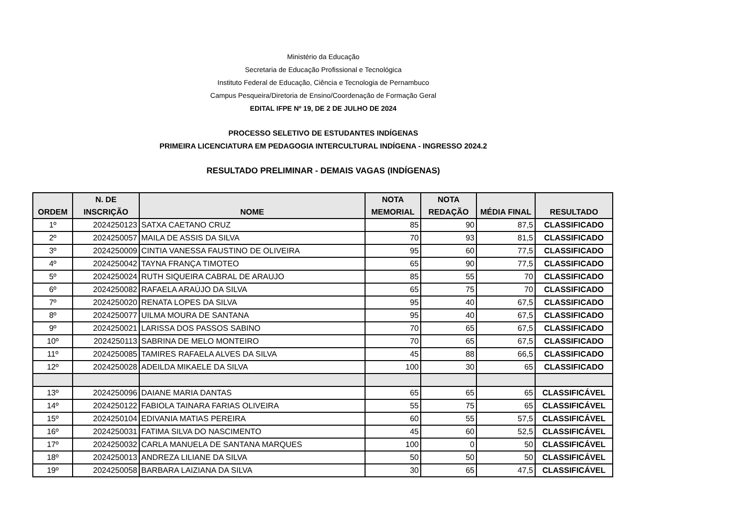Ministério da Educação
Secretaria de Educação Profissional e Tecnológica
Instituto Federal de Educação, Ciência e Tecnologia de Pernambuco
Campus Pesqueira/Diretoria de Ensino/Coordenação de Formação Geral
EDITAL IFPE Nº 19, DE 2 DE JULHO DE 2024
PROCESSO SELETIVO DE ESTUDANTES INDÍGENAS
PRIMEIRA LICENCIATURA EM PEDAGOGIA INTERCULTURAL INDÍGENA - INGRESSO 2024.2
RESULTADO PRELIMINAR - DEMAIS VAGAS (INDÍGENAS)
| ORDEM | N. DE INSCRIÇÃO | NOME | NOTA MEMORIAL | NOTA REDAÇÃO | MÉDIA FINAL | RESULTADO |
| --- | --- | --- | --- | --- | --- | --- |
| 1º | 2024250123 | SATXA CAETANO CRUZ | 85 | 90 | 87,5 | CLASSIFICADO |
| 2º | 2024250057 | MAILA DE ASSIS DA SILVA | 70 | 93 | 81,5 | CLASSIFICADO |
| 3º | 2024250009 | CINTIA VANESSA FAUSTINO DE OLIVEIRA | 95 | 60 | 77,5 | CLASSIFICADO |
| 4º | 2024250042 | TAYNA FRANÇA TIMOTEO | 65 | 90 | 77,5 | CLASSIFICADO |
| 5º | 2024250024 | RUTH SIQUEIRA CABRAL DE ARAUJO | 85 | 55 | 70 | CLASSIFICADO |
| 6º | 2024250082 | RAFAELA ARAÚJO DA SILVA | 65 | 75 | 70 | CLASSIFICADO |
| 7º | 2024250020 | RENATA LOPES DA SILVA | 95 | 40 | 67,5 | CLASSIFICADO |
| 8º | 2024250077 | UILMA MOURA DE SANTANA | 95 | 40 | 67,5 | CLASSIFICADO |
| 9º | 2024250021 | LARISSA DOS PASSOS SABINO | 70 | 65 | 67,5 | CLASSIFICADO |
| 10º | 2024250113 | SABRINA DE MELO MONTEIRO | 70 | 65 | 67,5 | CLASSIFICADO |
| 11º | 2024250085 | TAMIRES RAFAELA ALVES DA SILVA | 45 | 88 | 66,5 | CLASSIFICADO |
| 12º | 2024250028 | ADEILDA MIKAELE DA SILVA | 100 | 30 | 65 | CLASSIFICADO |
| 13º | 2024250096 | DAIANE MARIA DANTAS | 65 | 65 | 65 | CLASSIFICÁVEL |
| 14º | 2024250122 | FABIOLA TAINARA FARIAS OLIVEIRA | 55 | 75 | 65 | CLASSIFICÁVEL |
| 15º | 2024250104 | EDIVANIA MATIAS PEREIRA | 60 | 55 | 57,5 | CLASSIFICÁVEL |
| 16º | 2024250031 | FATIMA SILVA DO NASCIMENTO | 45 | 60 | 52,5 | CLASSIFICÁVEL |
| 17º | 2024250032 | CARLA MANUELA DE SANTANA MARQUES | 100 | 0 | 50 | CLASSIFICÁVEL |
| 18º | 2024250013 | ANDREZA LILIANE DA SILVA | 50 | 50 | 50 | CLASSIFICÁVEL |
| 19º | 2024250058 | BARBARA LAIZIANA DA SILVA | 30 | 65 | 47,5 | CLASSIFICÁVEL |